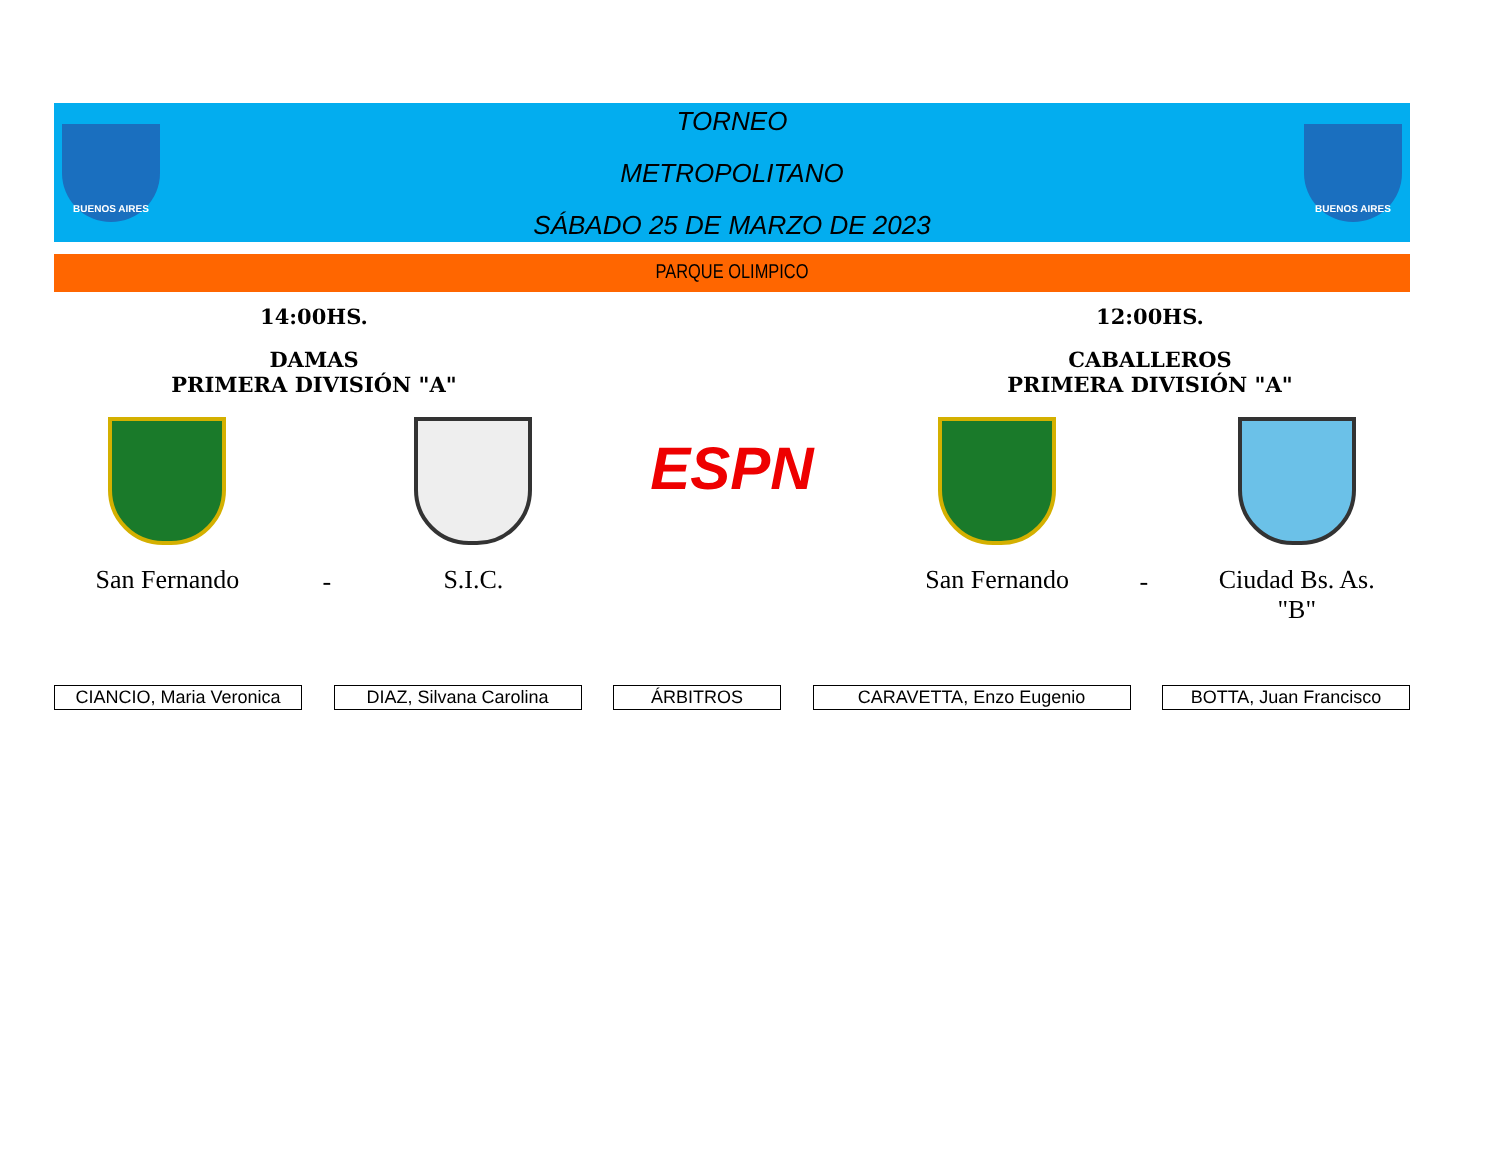BUENOS AIRES
TORNEO
METROPOLITANO
SÁBADO 25 DE MARZO DE 2023
BUENOS AIRES
PARQUE OLIMPICO
14:00HS.
DAMAS
PRIMERA DIVISIÓN "A"
San Fernando
-
S.I.C.
ESPN
12:00HS.
CABALLEROS
PRIMERA DIVISIÓN "A"
San Fernando
-
Ciudad Bs. As.
"B"
CIANCIO, Maria Veronica
DIAZ, Silvana Carolina ÁRBITROS CARAVETTA, Enzo Eugenio BOTTA, Juan Francisco